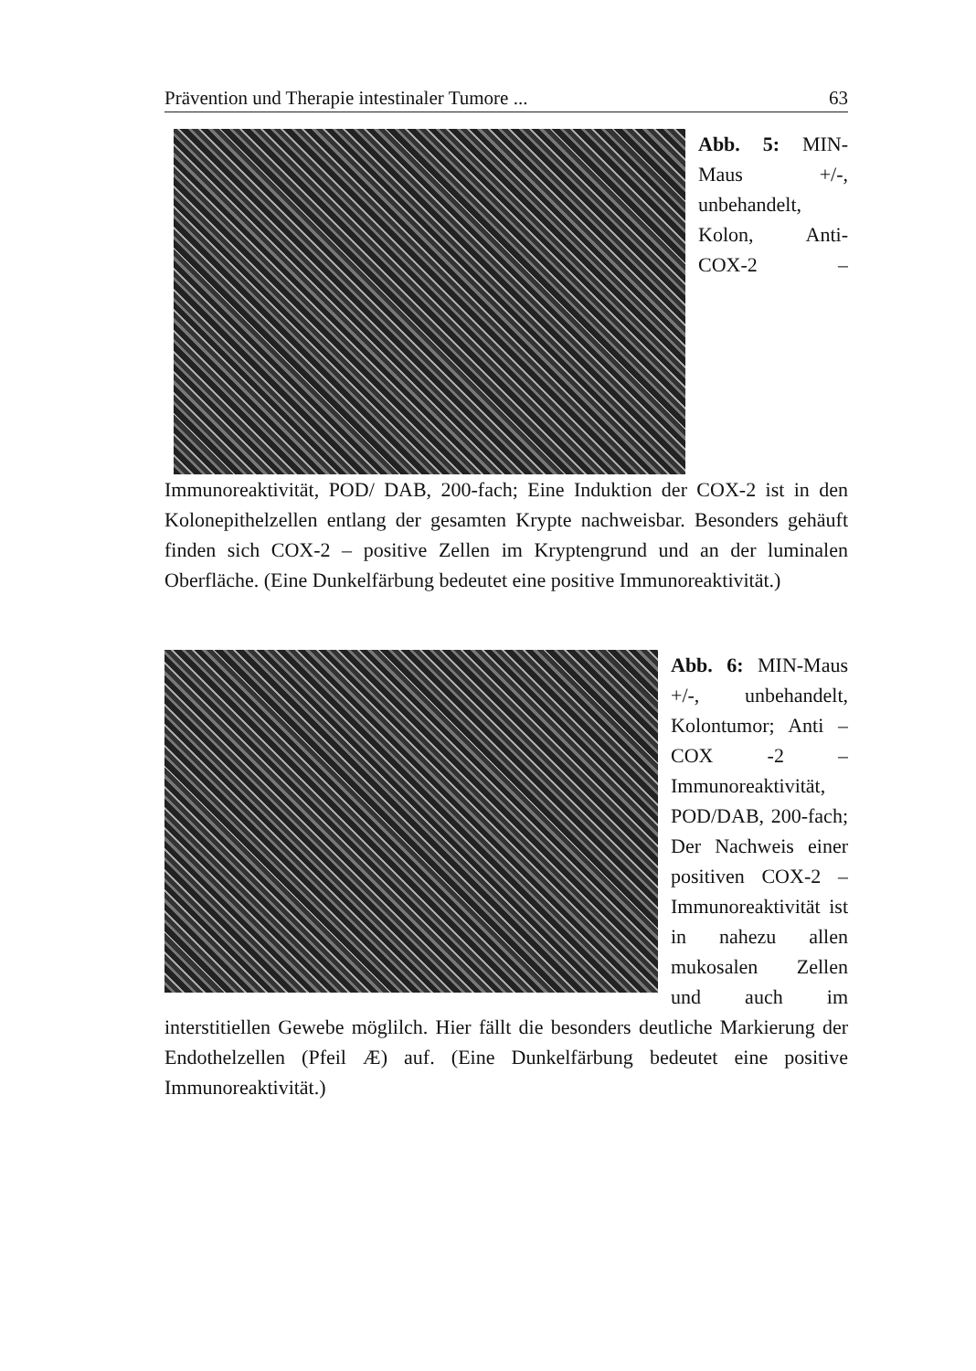Prävention und Therapie intestinaler Tumore ... 63
Abb. 5: MIN-Maus +/-, unbehandelt, Kolon, Anti-COX-2 – Immunoreaktivität, POD/ DAB, 200-fach; Eine Induktion der COX-2 ist in den Kolonepithelzellen entlang der gesamten Krypte nachweisbar. Besonders gehäuft finden sich COX-2 – positive Zellen im Kryptengrund und an der luminalen Oberfläche. (Eine Dunkelfärbung bedeutet eine positive Immunoreaktivität.)
Abb. 6: MIN-Maus +/-, unbehandelt, Kolontumor; Anti – COX -2 – Immunoreaktivität, POD/DAB, 200-fach; Der Nachweis einer positiven COX-2 – Immunoreaktivität ist in nahezu allen mukosalen Zellen und auch im interstitiellen Gewebe möglilch. Hier fällt die besonders deutliche Markierung der Endothelzellen (Pfeil Æ) auf. (Eine Dunkelfärbung bedeutet eine positive Immunoreaktivität.)